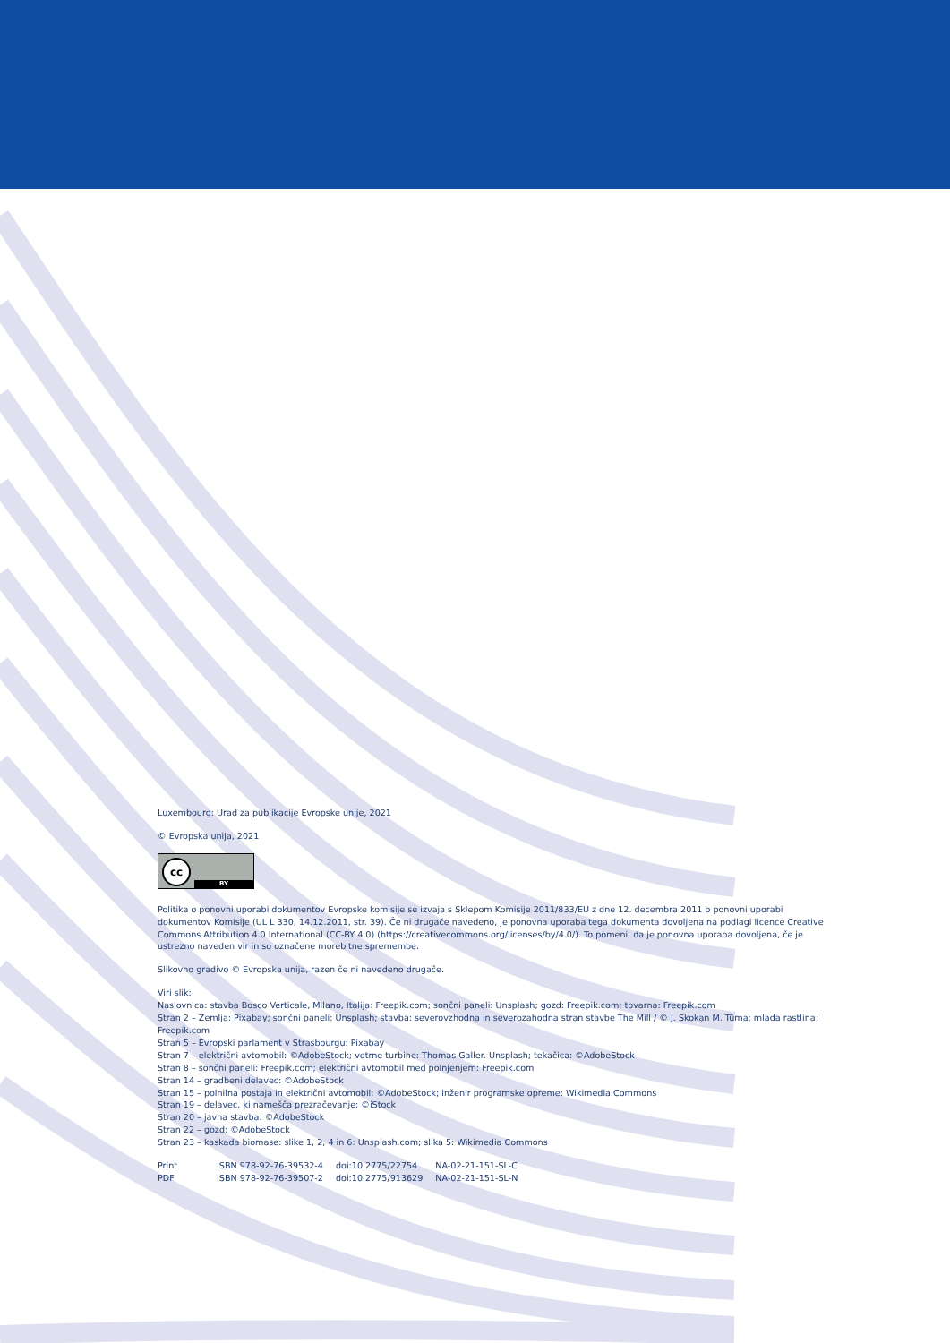Luxembourg: Urad za publikacije Evropske unije, 2021
© Evropska unija, 2021
cc BY
Politika o ponovni uporabi dokumentov Evropske komisije se izvaja s Sklepom Komisije 2011/833/EU z dne 12. decembra 2011 o ponovni uporabi dokumentov Komisije (UL L 330, 14.12.2011, str. 39). Če ni drugače navedeno, je ponovna uporaba tega dokumenta dovoljena na podlagi licence Creative Commons Attribution 4.0 International (CC-BY 4.0) (https://creativecommons.org/licenses/by/4.0/). To pomeni, da je ponovna uporaba dovoljena, če je ustrezno naveden vir in so označene morebitne spremembe.
Slikovno gradivo © Evropska unija, razen če ni navedeno drugače.
Viri slik:
Naslovnica: stavba Bosco Verticale, Milano, Italija: Freepik.com; sončni paneli: Unsplash; gozd: Freepik.com; tovarna: Freepik.com
Stran 2 – Zemlja: Pixabay; sončni paneli: Unsplash; stavba: severovzhodna in severozahodna stran stavbe The Mill / © J. Skokan M. Tůma; mlada rastlina: Freepik.com
Stran 5 – Evropski parlament v Strasbourgu: Pixabay
Stran 7 – električni avtomobil: ©AdobeStock; vetrne turbine: Thomas Galler. Unsplash; tekačica: ©AdobeStock
Stran 8 – sončni paneli: Freepik.com; električni avtomobil med polnjenjem: Freepik.com
Stran 14 – gradbeni delavec: ©AdobeStock
Stran 15 – polnilna postaja in električni avtomobil: ©AdobeStock; inženir programske opreme: Wikimedia Commons
Stran 19 – delavec, ki namešča prezračevanje: ©iStock
Stran 20 – javna stavba: ©AdobeStock
Stran 22 – gozd: ©AdobeStock
Stran 23 – kaskada biomase: slike 1, 2, 4 in 6: Unsplash.com; slika 5: Wikimedia Commons
| Print | ISBN 978-92-76-39532-4 | doi:10.2775/22754 | NA-02-21-151-SL-C |
| PDF | ISBN 978-92-76-39507-2 | doi:10.2775/913629 | NA-02-21-151-SL-N |